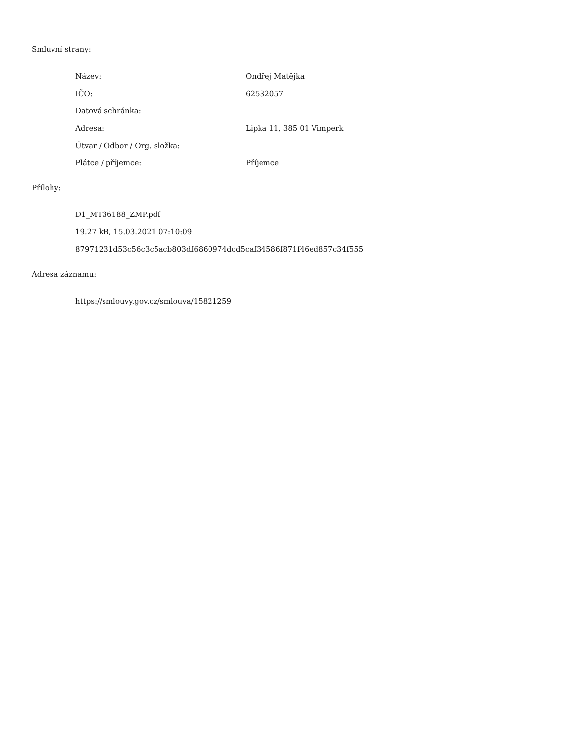Smluvní strany:
| Název: | Ondřej Matějka |
| IČO: | 62532057 |
| Datová schránka: | |
| Adresa: | Lipka 11, 385 01 Vimperk |
| Útvar / Odbor / Org. složka: | |
| Plátce / příjemce: | Příjemce |
Přílohy:
D1_MT36188_ZMP.pdf
19.27 kB, 15.03.2021 07:10:09
87971231d53c56c3c5acb803df6860974dcd5caf34586f871f46ed857c34f555
Adresa záznamu:
https://smlouvy.gov.cz/smlouva/15821259